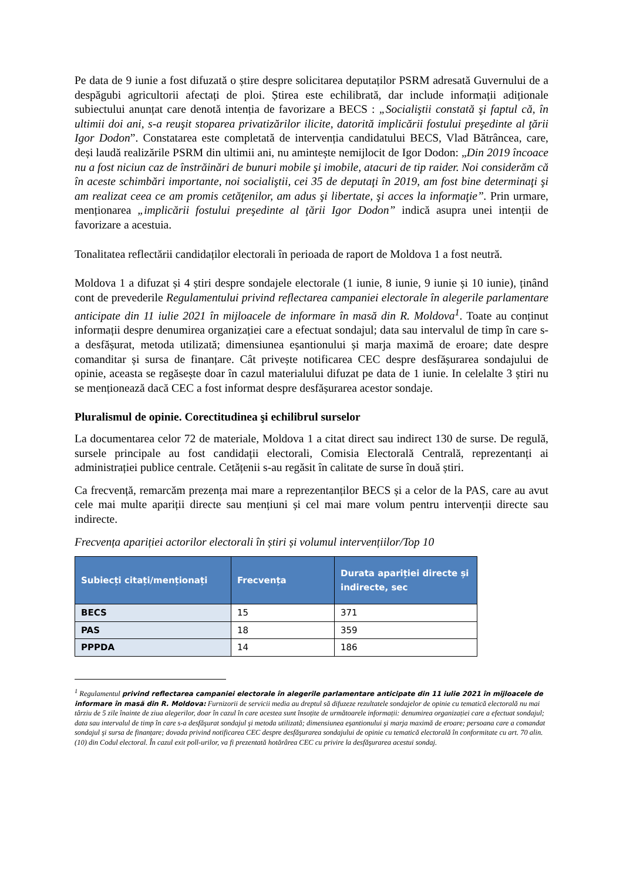Pe data de 9 iunie a fost difuzată o știre despre solicitarea deputaților PSRM adresată Guvernului de a despăgubi agricultorii afectați de ploi. Știrea este echilibrată, dar include informații adiționale subiectului anunțat care denotă intenția de favorizare a BECS : „Socialiştii constată şi faptul că, în ultimii doi ani, s-a reuşit stoparea privatizărilor ilicite, datorită implicării fostului preşedinte al ţării Igor Dodon”. Constatarea este completată de intervenția candidatului BECS, Vlad Bătrâncea, care, deși laudă realizările PSRM din ultimii ani, nu amintește nemijlocit de Igor Dodon: „Din 2019 încoace nu a fost niciun caz de înstrăinări de bunuri mobile şi imobile, atacuri de tip raider. Noi considerăm că în aceste schimbări importante, noi socialiştii, cei 35 de deputaţi în 2019, am fost bine determinaţi şi am realizat ceea ce am promis cetăţenilor, am adus şi libertate, şi acces la informaţie”. Prin urmare, menționarea „implicării fostului preşedinte al ţării Igor Dodon” indică asupra unei intenții de favorizare a acestuia.
Tonalitatea reflectării candidaților electorali în perioada de raport de Moldova 1 a fost neutră.
Moldova 1 a difuzat și 4 știri despre sondajele electorale (1 iunie, 8 iunie, 9 iunie și 10 iunie), ținând cont de prevederile Regulamentului privind reflectarea campaniei electorale în alegerile parlamentare anticipate din 11 iulie 2021 în mijloacele de informare în masă din R. Moldova<sup>1</sup>. Toate au conținut informații despre denumirea organizației care a efectuat sondajul; data sau intervalul de timp în care s-a desfășurat, metoda utilizată; dimensiunea eșantionului și marja maximă de eroare; date despre comanditar și sursa de finanțare. Cât privește notificarea CEC despre desfășurarea sondajului de opinie, aceasta se regăsește doar în cazul materialului difuzat pe data de 1 iunie. In celelalte 3 știri nu se menționează dacă CEC a fost informat despre desfășurarea acestor sondaje.
Pluralismul de opinie. Corectitudinea şi echilibrul surselor
La documentarea celor 72 de materiale, Moldova 1 a citat direct sau indirect 130 de surse. De regulă, sursele principale au fost candidații electorali, Comisia Electorală Centrală, reprezentanți ai administrației publice centrale. Cetățenii s-au regăsit în calitate de surse în două știri.
Ca frecvență, remarcăm prezența mai mare a reprezentanților BECS și a celor de la PAS, care au avut cele mai multe apariții directe sau mențiuni și cel mai mare volum pentru intervenții directe sau indirecte.
Frecvența apariției actorilor electorali în știri și volumul intervențiilor/Top 10
| Subiecți citați/menționați | Frecvența | Durata apariției directe și indirecte, sec |
| --- | --- | --- |
| BECS | 15 | 371 |
| PAS | 18 | 359 |
| PPPDA | 14 | 186 |
<sup>1</sup> Regulamentul privind reflectarea campaniei electorale în alegerile parlamentare anticipate din 11 iulie 2021 în mijloacele de informare în masă din R. Moldova: Furnizorii de servicii media au dreptul să difuzeze rezultatele sondajelor de opinie cu tematică electorală nu mai târziu de 5 zile înainte de ziua alegerilor, doar în cazul în care acestea sunt însoțite de următoarele informații: denumirea organizației care a efectuat sondajul; data sau intervalul de timp în care s-a desfăşurat sondajul şi metoda utilizată; dimensiunea eşantionului şi marja maximă de eroare; persoana care a comandat sondajul şi sursa de finanțare; dovada privind notificarea CEC despre desfăşurarea sondajului de opinie cu tematică electorală în conformitate cu art. 70 alin. (10) din Codul electoral. În cazul exit poll-urilor, va fi prezentată hotărârea CEC cu privire la desfăşurarea acestui sondaj.